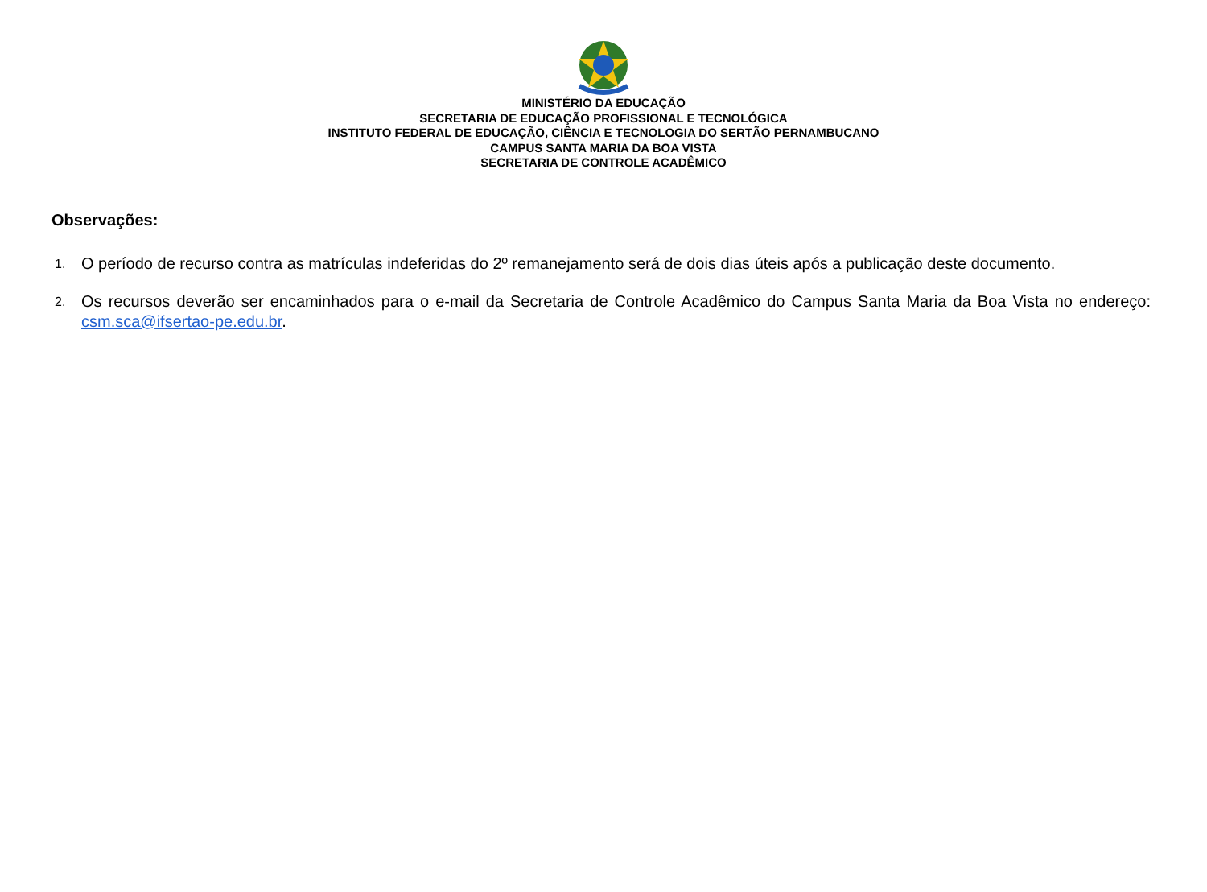MINISTÉRIO DA EDUCAÇÃO
SECRETARIA DE EDUCAÇÃO PROFISSIONAL E TECNOLÓGICA
INSTITUTO FEDERAL DE EDUCAÇÃO, CIÊNCIA E TECNOLOGIA DO SERTÃO PERNAMBUCANO
CAMPUS SANTA MARIA DA BOA VISTA
SECRETARIA DE CONTROLE ACADÊMICO
Observações:
1. O período de recurso contra as matrículas indeferidas do 2º remanejamento será de dois dias úteis após a publicação deste documento.
2. Os recursos deverão ser encaminhados para o e-mail da Secretaria de Controle Acadêmico do Campus Santa Maria da Boa Vista no endereço: csm.sca@ifsertao-pe.edu.br.